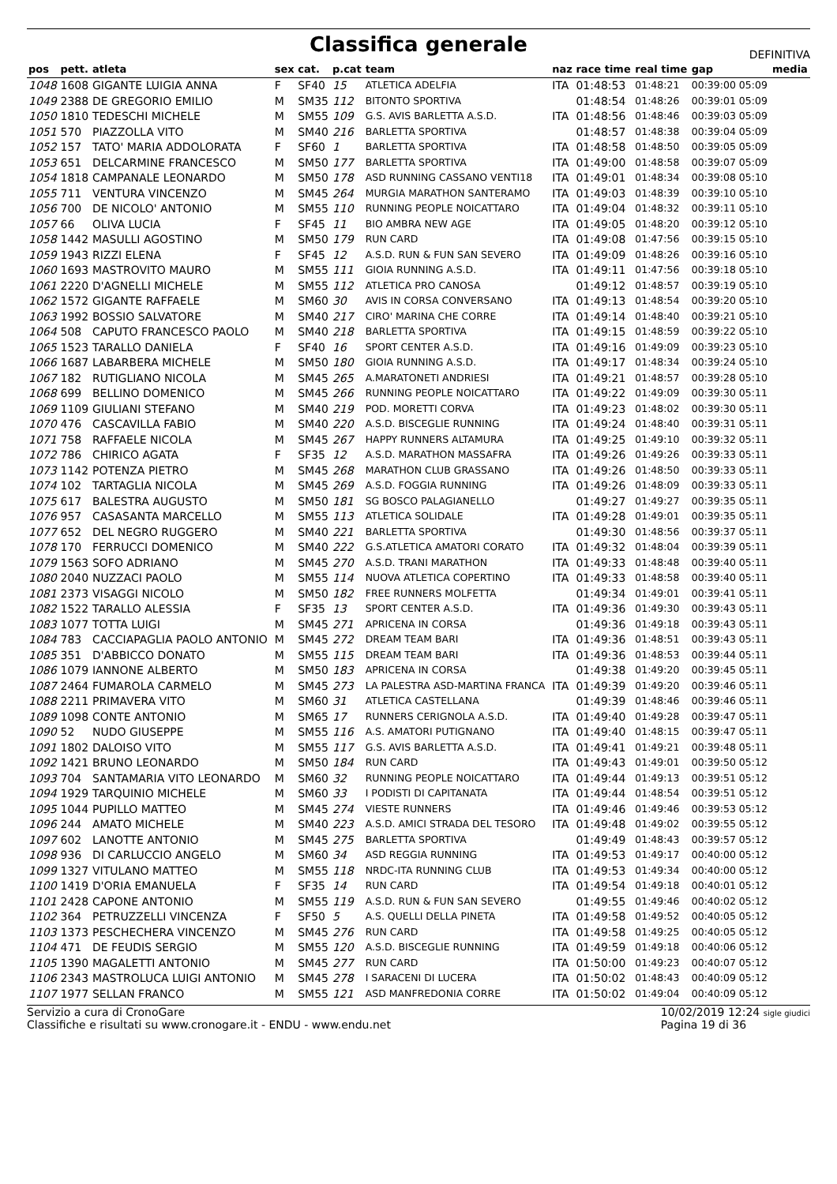Classifica generale
DEFINITIVA
| pos | pett. | atleta | sex | cat. | p.cat | team | naz | race time | real time | gap | media |
| --- | --- | --- | --- | --- | --- | --- | --- | --- | --- | --- | --- |
| 1048 | 1608 | GIGANTE LUIGIA ANNA | F | SF40 | 15 | ATLETICA ADELFIA | ITA | 01:48:53 | 01:48:21 | 00:39:00 05:09 | |
| 1049 | 2388 | DE GREGORIO EMILIO | M | SM35 | 112 | BITONTO SPORTIVA | | 01:48:54 | 01:48:26 | 00:39:01 05:09 | |
| 1050 | 1810 | TEDESCHI MICHELE | M | SM55 | 109 | G.S. AVIS BARLETTA A.S.D. | ITA | 01:48:56 | 01:48:46 | 00:39:03 05:09 | |
| 1051 | 570 | PIAZZOLLA VITO | M | SM40 | 216 | BARLETTA SPORTIVA | | 01:48:57 | 01:48:38 | 00:39:04 05:09 | |
| 1052 | 157 | TATO' MARIA ADDOLORATA | F | SF60 | 1 | BARLETTA SPORTIVA | ITA | 01:48:58 | 01:48:50 | 00:39:05 05:09 | |
| 1053 | 651 | DELCARMINE FRANCESCO | M | SM50 | 177 | BARLETTA SPORTIVA | ITA | 01:49:00 | 01:48:58 | 00:39:07 05:09 | |
| 1054 | 1818 | CAMPANALE LEONARDO | M | SM50 | 178 | ASD RUNNING CASSANO VENTI18 | ITA | 01:49:01 | 01:48:34 | 00:39:08 05:10 | |
| 1055 | 711 | VENTURA VINCENZO | M | SM45 | 264 | MURGIA MARATHON SANTERAMO | ITA | 01:49:03 | 01:48:39 | 00:39:10 05:10 | |
| 1056 | 700 | DE NICOLO' ANTONIO | M | SM55 | 110 | RUNNING PEOPLE NOICATTARO | ITA | 01:49:04 | 01:48:32 | 00:39:11 05:10 | |
| 1057 | 66 | OLIVA LUCIA | F | SF45 | 11 | BIO AMBRA NEW AGE | ITA | 01:49:05 | 01:48:20 | 00:39:12 05:10 | |
| 1058 | 1442 | MASULLI AGOSTINO | M | SM50 | 179 | RUN CARD | ITA | 01:49:08 | 01:47:56 | 00:39:15 05:10 | |
| 1059 | 1943 | RIZZI ELENA | F | SF45 | 12 | A.S.D. RUN & FUN SAN SEVERO | ITA | 01:49:09 | 01:48:26 | 00:39:16 05:10 | |
| 1060 | 1693 | MASTROVITO MAURO | M | SM55 | 111 | GIOIA RUNNING A.S.D. | ITA | 01:49:11 | 01:47:56 | 00:39:18 05:10 | |
| 1061 | 2220 | D'AGNELLI MICHELE | M | SM55 | 112 | ATLETICA PRO CANOSA | | 01:49:12 | 01:48:57 | 00:39:19 05:10 | |
| 1062 | 1572 | GIGANTE RAFFAELE | M | SM60 | 30 | AVIS IN CORSA CONVERSANO | ITA | 01:49:13 | 01:48:54 | 00:39:20 05:10 | |
| 1063 | 1992 | BOSSIO SALVATORE | M | SM40 | 217 | CIRO' MARINA CHE CORRE | ITA | 01:49:14 | 01:48:40 | 00:39:21 05:10 | |
| 1064 | 508 | CAPUTO FRANCESCO PAOLO | M | SM40 | 218 | BARLETTA SPORTIVA | ITA | 01:49:15 | 01:48:59 | 00:39:22 05:10 | |
| 1065 | 1523 | TARALLO DANIELA | F | SF40 | 16 | SPORT CENTER A.S.D. | ITA | 01:49:16 | 01:49:09 | 00:39:23 05:10 | |
| 1066 | 1687 | LABARBERA MICHELE | M | SM50 | 180 | GIOIA RUNNING A.S.D. | ITA | 01:49:17 | 01:48:34 | 00:39:24 05:10 | |
| 1067 | 182 | RUTIGLIANO NICOLA | M | SM45 | 265 | A.MARATONETI ANDRIESI | ITA | 01:49:21 | 01:48:57 | 00:39:28 05:10 | |
| 1068 | 699 | BELLINO DOMENICO | M | SM45 | 266 | RUNNING PEOPLE NOICATTARO | ITA | 01:49:22 | 01:49:09 | 00:39:30 05:11 | |
| 1069 | 1109 | GIULIANI STEFANO | M | SM40 | 219 | POD. MORETTI CORVA | ITA | 01:49:23 | 01:48:02 | 00:39:30 05:11 | |
| 1070 | 476 | CASCAVILLA FABIO | M | SM40 | 220 | A.S.D. BISCEGLIE RUNNING | ITA | 01:49:24 | 01:48:40 | 00:39:31 05:11 | |
| 1071 | 758 | RAFFAELE NICOLA | M | SM45 | 267 | HAPPY RUNNERS ALTAMURA | ITA | 01:49:25 | 01:49:10 | 00:39:32 05:11 | |
| 1072 | 786 | CHIRICO AGATA | F | SF35 | 12 | A.S.D. MARATHON MASSAFRA | ITA | 01:49:26 | 01:49:26 | 00:39:33 05:11 | |
| 1073 | 1142 | POTENZA PIETRO | M | SM45 | 268 | MARATHON CLUB GRASSANO | ITA | 01:49:26 | 01:48:50 | 00:39:33 05:11 | |
| 1074 | 102 | TARTAGLIA NICOLA | M | SM45 | 269 | A.S.D. FOGGIA RUNNING | ITA | 01:49:26 | 01:48:09 | 00:39:33 05:11 | |
| 1075 | 617 | BALESTRA AUGUSTO | M | SM50 | 181 | SG BOSCO PALAGIANELLO | | 01:49:27 | 01:49:27 | 00:39:35 05:11 | |
| 1076 | 957 | CASASANTA MARCELLO | M | SM55 | 113 | ATLETICA SOLIDALE | ITA | 01:49:28 | 01:49:01 | 00:39:35 05:11 | |
| 1077 | 652 | DEL NEGRO RUGGERO | M | SM40 | 221 | BARLETTA SPORTIVA | | 01:49:30 | 01:48:56 | 00:39:37 05:11 | |
| 1078 | 170 | FERRUCCI DOMENICO | M | SM40 | 222 | G.S.ATLETICA AMATORI CORATO | ITA | 01:49:32 | 01:48:04 | 00:39:39 05:11 | |
| 1079 | 1563 | SOFO ADRIANO | M | SM45 | 270 | A.S.D. TRANI MARATHON | ITA | 01:49:33 | 01:48:48 | 00:39:40 05:11 | |
| 1080 | 2040 | NUZZACI PAOLO | M | SM55 | 114 | NUOVA ATLETICA COPERTINO | ITA | 01:49:33 | 01:48:58 | 00:39:40 05:11 | |
| 1081 | 2373 | VISAGGI NICOLO | M | SM50 | 182 | FREE RUNNERS MOLFETTA | | 01:49:34 | 01:49:01 | 00:39:41 05:11 | |
| 1082 | 1522 | TARALLO ALESSIA | F | SF35 | 13 | SPORT CENTER A.S.D. | ITA | 01:49:36 | 01:49:30 | 00:39:43 05:11 | |
| 1083 | 1077 | TOTTA LUIGI | M | SM45 | 271 | APRICENA IN CORSA | | 01:49:36 | 01:49:18 | 00:39:43 05:11 | |
| 1084 | 783 | CACCIAPAGLIA PAOLO ANTONIO | M | SM45 | 272 | DREAM TEAM BARI | ITA | 01:49:36 | 01:48:51 | 00:39:43 05:11 | |
| 1085 | 351 | D'ABBICCO DONATO | M | SM55 | 115 | DREAM TEAM BARI | ITA | 01:49:36 | 01:48:53 | 00:39:44 05:11 | |
| 1086 | 1079 | IANNONE ALBERTO | M | SM50 | 183 | APRICENA IN CORSA | | 01:49:38 | 01:49:20 | 00:39:45 05:11 | |
| 1087 | 2464 | FUMAROLA CARMELO | M | SM45 | 273 | LA PALESTRA ASD-MARTINA FRANCA | ITA | 01:49:39 | 01:49:20 | 00:39:46 05:11 | |
| 1088 | 2211 | PRIMAVERA VITO | M | SM60 | 31 | ATLETICA CASTELLANA | | 01:49:39 | 01:48:46 | 00:39:46 05:11 | |
| 1089 | 1098 | CONTE ANTONIO | M | SM65 | 17 | RUNNERS CERIGNOLA A.S.D. | ITA | 01:49:40 | 01:49:28 | 00:39:47 05:11 | |
| 1090 | 52 | NUDO GIUSEPPE | M | SM55 | 116 | A.S. AMATORI PUTIGNANO | ITA | 01:49:40 | 01:48:15 | 00:39:47 05:11 | |
| 1091 | 1802 | DALOISO VITO | M | SM55 | 117 | G.S. AVIS BARLETTA A.S.D. | ITA | 01:49:41 | 01:49:21 | 00:39:48 05:11 | |
| 1092 | 1421 | BRUNO LEONARDO | M | SM50 | 184 | RUN CARD | ITA | 01:49:43 | 01:49:01 | 00:39:50 05:12 | |
| 1093 | 704 | SANTAMARIA VITO LEONARDO | M | SM60 | 32 | RUNNING PEOPLE NOICATTARO | ITA | 01:49:44 | 01:49:13 | 00:39:51 05:12 | |
| 1094 | 1929 | TARQUINIO MICHELE | M | SM60 | 33 | I PODISTI DI CAPITANATA | ITA | 01:49:44 | 01:48:54 | 00:39:51 05:12 | |
| 1095 | 1044 | PUPILLO MATTEO | M | SM45 | 274 | VIESTE RUNNERS | ITA | 01:49:46 | 01:49:46 | 00:39:53 05:12 | |
| 1096 | 244 | AMATO MICHELE | M | SM40 | 223 | A.S.D. AMICI STRADA DEL TESORO | ITA | 01:49:48 | 01:49:02 | 00:39:55 05:12 | |
| 1097 | 602 | LANOTTE ANTONIO | M | SM45 | 275 | BARLETTA SPORTIVA | | 01:49:49 | 01:48:43 | 00:39:57 05:12 | |
| 1098 | 936 | DI CARLUCCIO ANGELO | M | SM60 | 34 | ASD REGGIA RUNNING | ITA | 01:49:53 | 01:49:17 | 00:40:00 05:12 | |
| 1099 | 1327 | VITULANO MATTEO | M | SM55 | 118 | NRDC-ITA RUNNING CLUB | ITA | 01:49:53 | 01:49:34 | 00:40:00 05:12 | |
| 1100 | 1419 | D'ORIA EMANUELA | F | SF35 | 14 | RUN CARD | ITA | 01:49:54 | 01:49:18 | 00:40:01 05:12 | |
| 1101 | 2428 | CAPONE ANTONIO | M | SM55 | 119 | A.S.D. RUN & FUN SAN SEVERO | | 01:49:55 | 01:49:46 | 00:40:02 05:12 | |
| 1102 | 364 | PETRUZZELLI VINCENZA | F | SF50 | 5 | A.S. QUELLI DELLA PINETA | ITA | 01:49:58 | 01:49:52 | 00:40:05 05:12 | |
| 1103 | 1373 | PESCHECHERA VINCENZO | M | SM45 | 276 | RUN CARD | ITA | 01:49:58 | 01:49:25 | 00:40:05 05:12 | |
| 1104 | 471 | DE FEUDIS SERGIO | M | SM55 | 120 | A.S.D. BISCEGLIE RUNNING | ITA | 01:49:59 | 01:49:18 | 00:40:06 05:12 | |
| 1105 | 1390 | MAGALETTI ANTONIO | M | SM45 | 277 | RUN CARD | ITA | 01:50:00 | 01:49:23 | 00:40:07 05:12 | |
| 1106 | 2343 | MASTROLUCA LUIGI ANTONIO | M | SM45 | 278 | I SARACENI DI LUCERA | ITA | 01:50:02 | 01:48:43 | 00:40:09 05:12 | |
| 1107 | 1977 | SELLAN FRANCO | M | SM55 | 121 | ASD MANFREDONIA CORRE | ITA | 01:50:02 | 01:49:04 | 00:40:09 05:12 | |
Servizio a cura di CronoGare
Classifiche e risultati su www.cronogare.it - ENDU - www.endu.net
10/02/2019 12:24 sigle giudici
Pagina 19 di 36